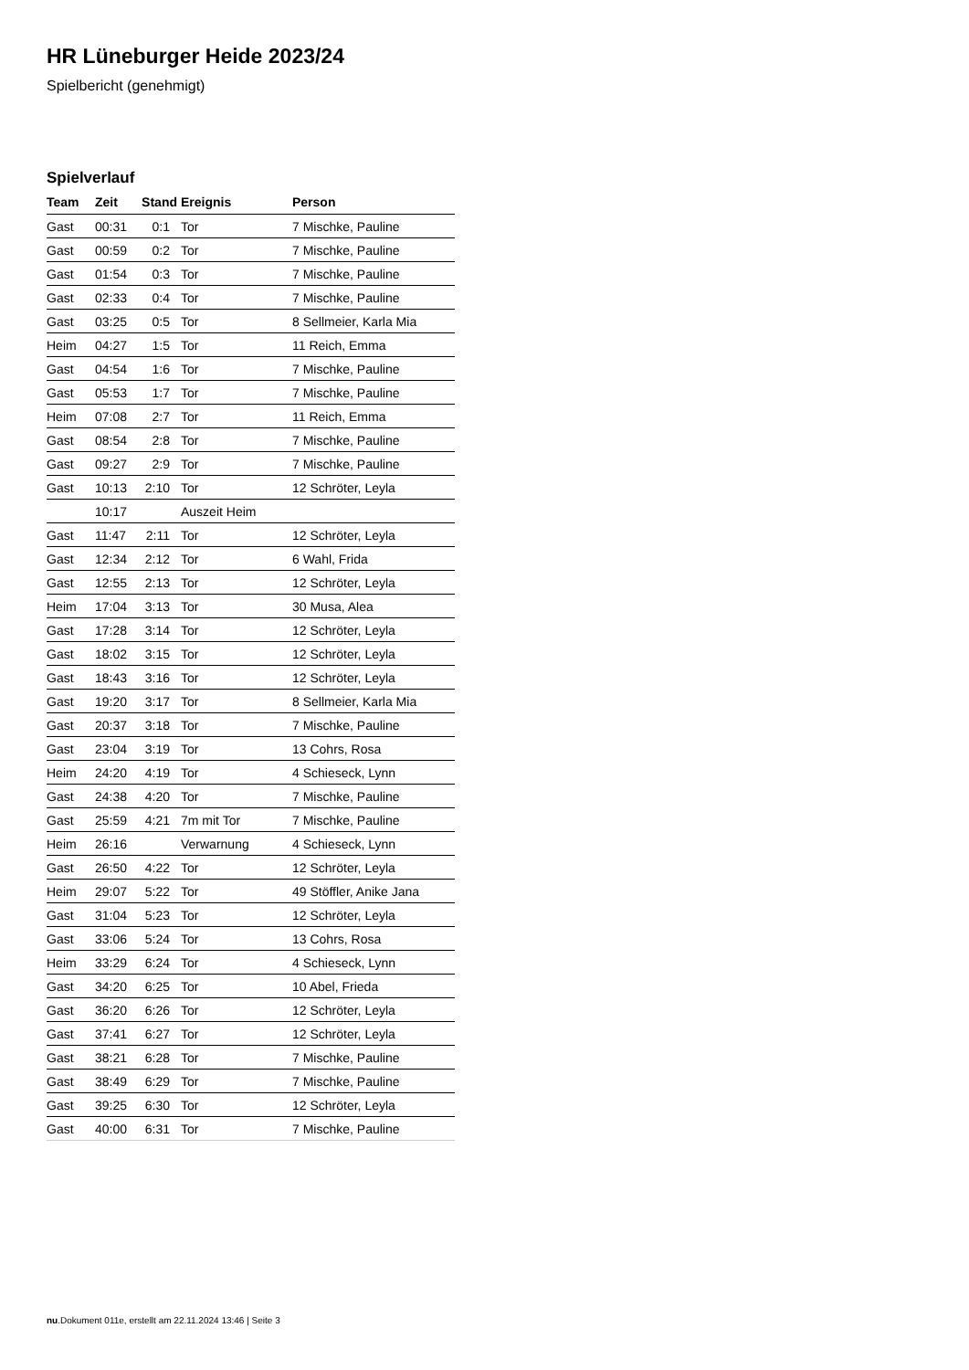HR Lüneburger Heide 2023/24
Spielbericht (genehmigt)
Spielverlauf
| Team | Zeit | Stand | Ereignis | Person |
| --- | --- | --- | --- | --- |
| Gast | 00:31 | 0:1 | Tor | 7 Mischke, Pauline |
| Gast | 00:59 | 0:2 | Tor | 7 Mischke, Pauline |
| Gast | 01:54 | 0:3 | Tor | 7 Mischke, Pauline |
| Gast | 02:33 | 0:4 | Tor | 7 Mischke, Pauline |
| Gast | 03:25 | 0:5 | Tor | 8 Sellmeier, Karla Mia |
| Heim | 04:27 | 1:5 | Tor | 11 Reich, Emma |
| Gast | 04:54 | 1:6 | Tor | 7 Mischke, Pauline |
| Gast | 05:53 | 1:7 | Tor | 7 Mischke, Pauline |
| Heim | 07:08 | 2:7 | Tor | 11 Reich, Emma |
| Gast | 08:54 | 2:8 | Tor | 7 Mischke, Pauline |
| Gast | 09:27 | 2:9 | Tor | 7 Mischke, Pauline |
| Gast | 10:13 | 2:10 | Tor | 12 Schröter, Leyla |
| | 10:17 | | Auszeit Heim | |
| Gast | 11:47 | 2:11 | Tor | 12 Schröter, Leyla |
| Gast | 12:34 | 2:12 | Tor | 6 Wahl, Frida |
| Gast | 12:55 | 2:13 | Tor | 12 Schröter, Leyla |
| Heim | 17:04 | 3:13 | Tor | 30 Musa, Alea |
| Gast | 17:28 | 3:14 | Tor | 12 Schröter, Leyla |
| Gast | 18:02 | 3:15 | Tor | 12 Schröter, Leyla |
| Gast | 18:43 | 3:16 | Tor | 12 Schröter, Leyla |
| Gast | 19:20 | 3:17 | Tor | 8 Sellmeier, Karla Mia |
| Gast | 20:37 | 3:18 | Tor | 7 Mischke, Pauline |
| Gast | 23:04 | 3:19 | Tor | 13 Cohrs, Rosa |
| Heim | 24:20 | 4:19 | Tor | 4 Schieseck, Lynn |
| Gast | 24:38 | 4:20 | Tor | 7 Mischke, Pauline |
| Gast | 25:59 | 4:21 | 7m mit Tor | 7 Mischke, Pauline |
| Heim | 26:16 | | Verwarnung | 4 Schieseck, Lynn |
| Gast | 26:50 | 4:22 | Tor | 12 Schröter, Leyla |
| Heim | 29:07 | 5:22 | Tor | 49 Stöffler, Anike Jana |
| Gast | 31:04 | 5:23 | Tor | 12 Schröter, Leyla |
| Gast | 33:06 | 5:24 | Tor | 13 Cohrs, Rosa |
| Heim | 33:29 | 6:24 | Tor | 4 Schieseck, Lynn |
| Gast | 34:20 | 6:25 | Tor | 10 Abel, Frieda |
| Gast | 36:20 | 6:26 | Tor | 12 Schröter, Leyla |
| Gast | 37:41 | 6:27 | Tor | 12 Schröter, Leyla |
| Gast | 38:21 | 6:28 | Tor | 7 Mischke, Pauline |
| Gast | 38:49 | 6:29 | Tor | 7 Mischke, Pauline |
| Gast | 39:25 | 6:30 | Tor | 12 Schröter, Leyla |
| Gast | 40:00 | 6:31 | Tor | 7 Mischke, Pauline |
nu.Dokument 011e, erstellt am 22.11.2024 13:46 | Seite 3